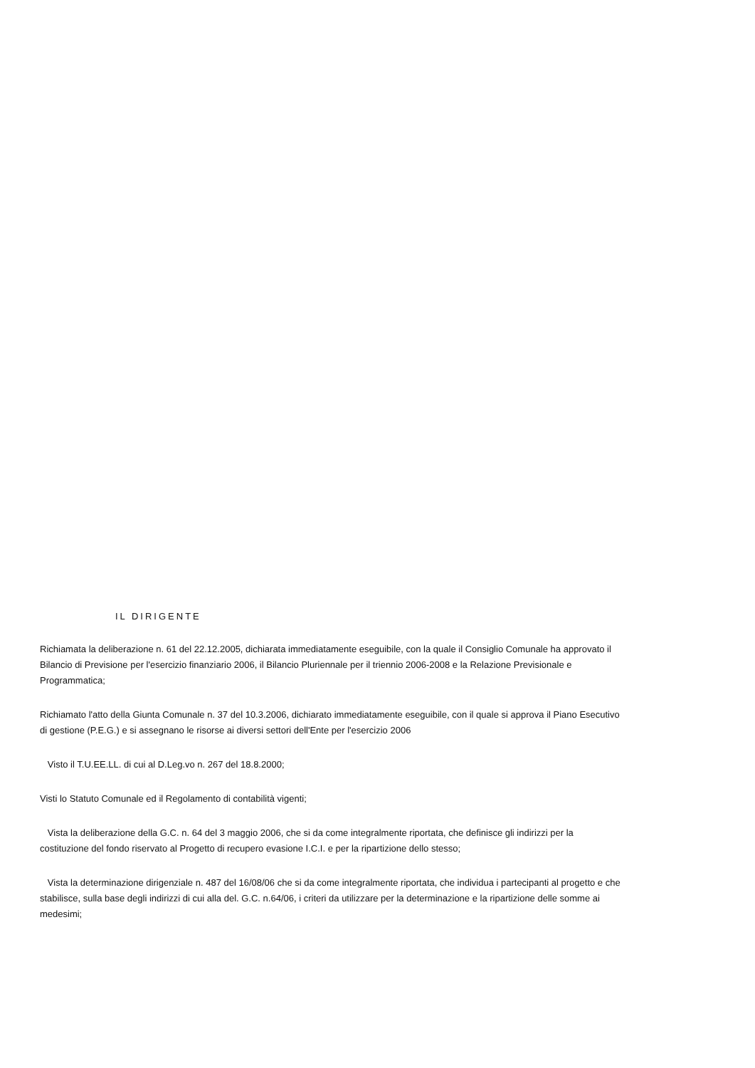IL DIRIGENTE
Richiamata la deliberazione n. 61 del 22.12.2005, dichiarata immediatamente eseguibile, con la quale il Consiglio Comunale ha approvato il Bilancio di Previsione per l'esercizio finanziario 2006, il Bilancio Pluriennale per il triennio 2006-2008 e la Relazione Previsionale e Programmatica;
Richiamato l'atto della Giunta Comunale n. 37 del 10.3.2006, dichiarato immediatamente eseguibile, con il quale si approva il Piano Esecutivo di gestione (P.E.G.) e si assegnano le risorse ai diversi settori dell'Ente per l'esercizio 2006
Visto il T.U.EE.LL. di cui al D.Leg.vo n. 267 del 18.8.2000;
Visti lo Statuto Comunale ed il Regolamento di contabilità vigenti;
Vista la deliberazione della G.C. n. 64 del 3 maggio 2006, che si da come integralmente riportata, che definisce gli indirizzi per la costituzione del fondo riservato al Progetto di recupero evasione I.C.I. e per la ripartizione dello stesso;
Vista la determinazione dirigenziale n. 487 del 16/08/06 che si da come integralmente riportata, che individua i partecipanti al progetto e che stabilisce, sulla base degli indirizzi di cui alla del. G.C. n.64/06, i criteri da utilizzare per la determinazione e la ripartizione delle somme ai medesimi;